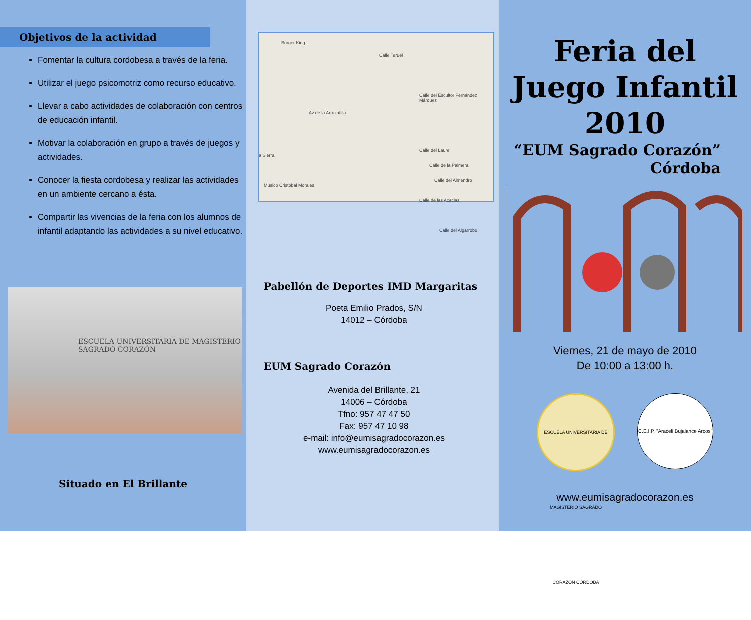Objetivos de la actividad
Fomentar la cultura cordobesa a través de la feria.
Utilizar el juego psicomotriz como recurso educativo.
Llevar a cabo actividades de colaboración con centros de educación infantil.
Motivar la colaboración en grupo a través de juegos y actividades.
Conocer la fiesta cordobesa y realizar las actividades en un ambiente cercano a ésta.
Compartir las vivencias de la feria con los alumnos de infantil adaptando las actividades a su nivel educativo.
ESCUELA UNIVERSITARIA DE MAGISTERIO
SAGRADO CORAZÓN
Situado en El Brillante
Burger King
Calle Teruel
Av de la Arruzafilla
Calle del Escultor Fernández Márquez
Calle del Laurel
Calle de la Palmera
Calle del Almendro
Calle de las Acacias
a Sierra
Músico Cristóbal Morales
Calle del Algarrobo
Pabellón de Deportes IMD Margaritas
Poeta Emilio Prados, S/N
14012 – Córdoba
EUM Sagrado Corazón
Avenida del Brillante, 21
14006 – Córdoba
Tfno: 957 47 47 50
Fax: 957 47 10 98
e-mail: info@eumisagradocorazon.es
www.eumisagradocorazon.es
Feria del
Juego Infantil
2010
“EUM Sagrado Corazón”
Córdoba
Viernes, 21 de mayo de 2010
De 10:00 a 13:00 h.
ESCUELA UNIVERSITARIA DE MAGISTERIO SAGRADO CORAZÓN CÓRDOBA
C.E.I.P. "Araceli Bujalance Arcos"
www.eumisagradocorazon.es